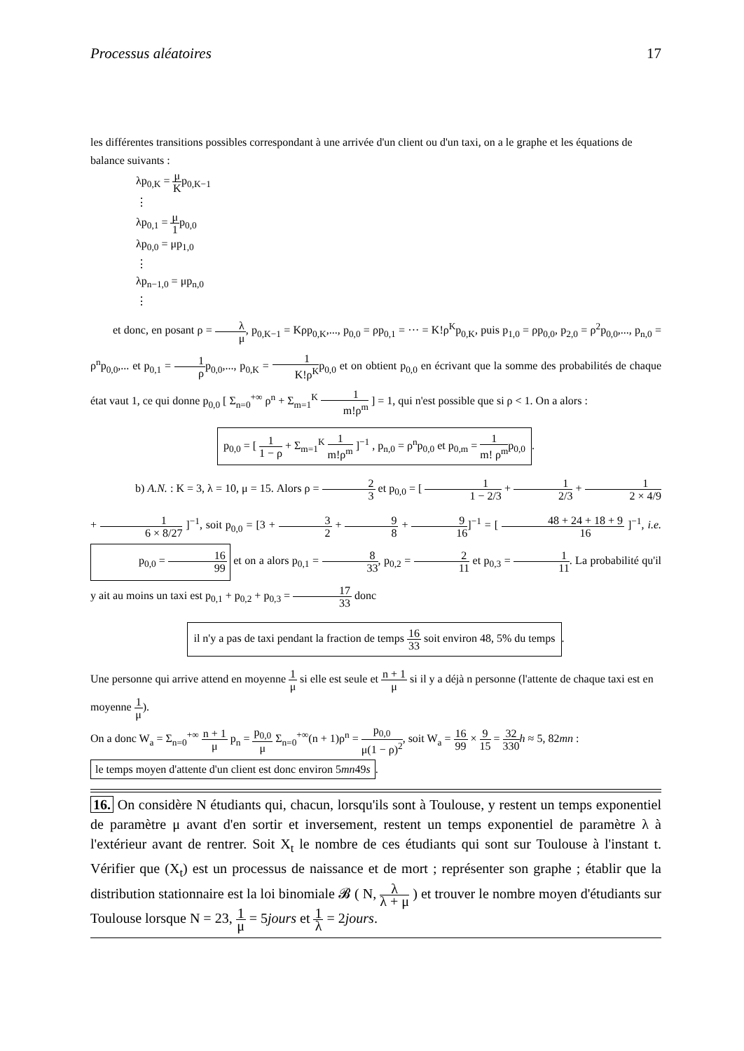Processus aléatoires 17
les différentes transitions possibles correspondant à une arrivée d'un client ou d'un taxi, on a le graphe et les équations de balance suivants :
λp<sub>0,K</sub> = μ Kp<sub>0,K−1</sub>
⋮
λp<sub>0,1</sub> = μ 1p<sub>0,0</sub>
λp<sub>0,0</sub> = μp<sub>1,0</sub>
⋮
λp<sub>n−1,0</sub> = μp<sub>n,0</sub>
⋮
et donc, en posant ρ = λ μ, p<sub>0,K−1</sub> = Kρp<sub>0,K</sub>,..., p<sub>0,0</sub> = ρp<sub>0,1</sub> = ··· = K!ρ<sup>K</sup>p<sub>0,K</sub>, puis p<sub>1,0</sub> = ρp<sub>0,0</sub>, p<sub>2,0</sub> = ρ<sup>2</sup>p<sub>0,0</sub>,..., p<sub>n,0</sub> = ρ<sup>n</sup>p<sub>0,0</sub>,... et p<sub>0,1</sub> = 1 ρp<sub>0,0</sub>,..., p<sub>0,K</sub> = 1 K!ρ<sup>K</sup>p<sub>0,0</sub> et on obtient p<sub>0,0</sub> en écrivant que la somme des probabilités de chaque état vaut 1, ce qui donne p<sub>0,0</sub> [ Σ<sub>n=0</sub><sup>+∞</sup> ρ<sup>n</sup> + Σ<sub>m=1</sub><sup>K</sup> 1 m!ρ<sup>m</sup> ] = 1, qui n'est possible que si ρ < 1. On a alors :
p<sub>0,0</sub> = [ 1 1 − ρ + Σ<sub>m=1</sub><sup>K</sup> 1 m!ρ<sup>m</sup> ]<sup>−1</sup> , p<sub>n,0</sub> = ρ<sup>n</sup>p<sub>0,0</sub> et p<sub>0,m</sub> = 1 m! ρ<sup>m</sup>p<sub>0,0</sub>.
b) A.N. : K = 3, λ = 10, μ = 15. Alors ρ = 2 3 et p<sub>0,0</sub> = [ 1 1 − 2/3 + 1 2/3 + 1 2 × 4/9 + 1 6 × 8/27 ]<sup>−1</sup>, soit p<sub>0,0</sub> = [3 + 3 2 + 9 8 + 9 16]<sup>−1</sup> = [ 48 + 24 + 18 + 9 16 ]<sup>−1</sup>, i.e. p<sub>0,0</sub> = 16 99 et on a alors p<sub>0,1</sub> = 8 33, p<sub>0,2</sub> = 2 11 et p<sub>0,3</sub> = 1 11. La probabilité qu'il y ait au moins un taxi est p<sub>0,1</sub> + p<sub>0,2</sub> + p<sub>0,3</sub> = 17 33 donc
il n'y a pas de taxi pendant la fraction de temps 16 33 soit environ 48, 5% du temps.
Une personne qui arrive attend en moyenne 1 μ si elle est seule et n + 1 μ si il y a déjà n personne (l'attente de chaque taxi est en moyenne 1 μ).
On a donc W<sub>a</sub> = Σ<sub>n=0</sub><sup>+∞</sup> n + 1 μ p<sub>n</sub> = p<sub>0,0</sub> μ Σ<sub>n=0</sub><sup>+∞</sup>(n + 1)ρ<sup>n</sup> = p<sub>0,0</sub> μ(1 − ρ)<sup>2</sup>, soit W<sub>a</sub> = 16 99 × 9 15 = 32 330 h ≈ 5, 82mn :
le temps moyen d'attente d'un client est donc environ 5mn49s.
16. On considère N étudiants qui, chacun, lorsqu'ils sont à Toulouse, y restent un temps exponentiel de paramètre μ avant d'en sortir et inversement, restent un temps exponentiel de paramètre λ à l'extérieur avant de rentrer. Soit X<sub>t</sub> le nombre de ces étudiants qui sont sur Toulouse à l'instant t. Vérifier que (X<sub>t</sub>) est un processus de naissance et de mort ; représenter son graphe ; établir que la distribution stationnaire est la loi binomiale 𝓑 ( N, λ λ + μ ) et trouver le nombre moyen d'étudiants sur Toulouse lorsque N = 23, 1 μ = 5jours et 1 λ = 2jours.